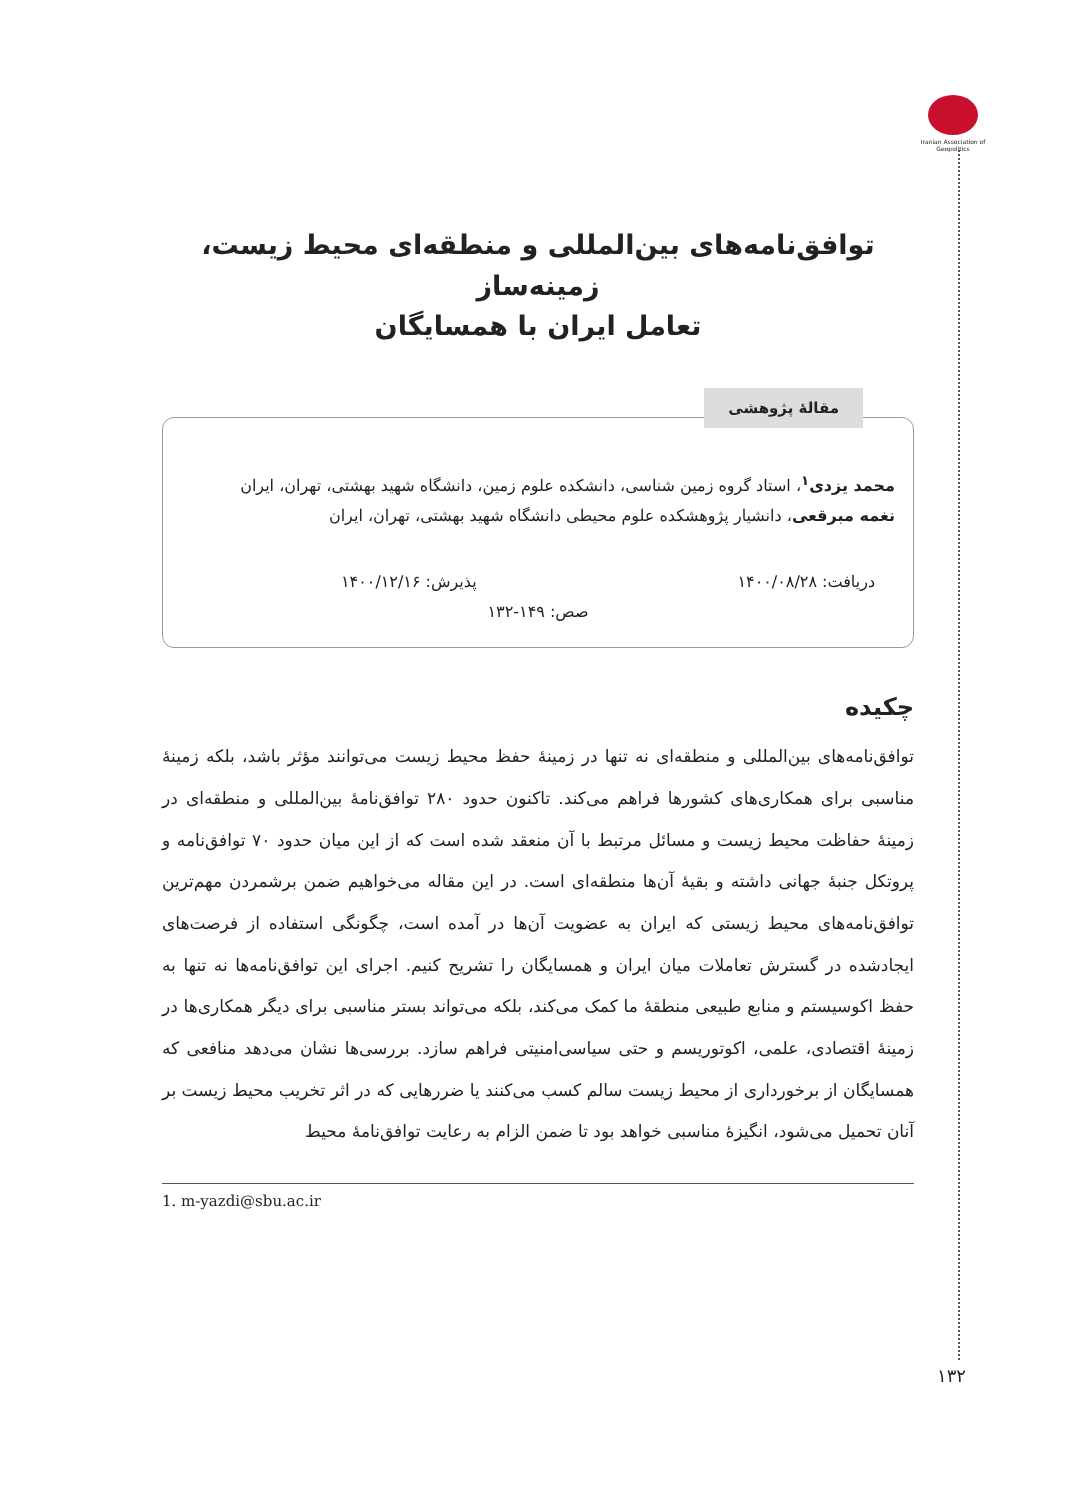Iranian Association of Geopolitics
توافق‌نامه‌های بین‌المللی و منطقه‌ای محیط زیست، زمینه‌ساز
تعامل ایران با همسایگان
مقالۀ پژوهشی
محمد یزدی<sup>۱</sup>، استاد گروه زمین شناسی، دانشکده علوم زمین، دانشگاه شهید بهشتی، تهران، ایران
نغمه مبرقعی، دانشیار پژوهشکده علوم محیطی دانشگاه شهید بهشتی، تهران، ایران
دریافت: ۱۴۰۰/۰۸/۲۸ پذیرش: ۱۴۰۰/۱۲/۱۶
صص: ۱۴۹-۱۳۲
چکیده
توافق‌نامه‌های بین‌المللی و منطقه‌ای نه تنها در زمینۀ حفظ محیط زیست می‌توانند مؤثر باشد، بلکه زمینۀ مناسبی برای همکاری‌های کشورها فراهم می‌کند. تاکنون حدود ۲۸۰ توافق‌نامۀ بین‌المللی و منطقه‌ای در زمینۀ حفاظت محیط زیست و مسائل مرتبط با آن منعقد شده است که از این میان حدود ۷۰ توافق‌نامه و پروتکل جنبۀ جهانی داشته و بقیۀ آن‌ها منطقه‌ای است. در این مقاله می‌خواهیم ضمن برشمردن مهم‌ترین توافق‌نامه‌های محیط زیستی که ایران به عضویت آن‌ها در آمده است، چگونگی استفاده از فرصت‌های ایجادشده در گسترش تعاملات میان ایران و همسایگان را تشریح کنیم. اجرای این توافق‌نامه‌ها نه تنها به حفظ اکوسیستم و منابع طبیعی منطقۀ ما کمک می‌کند، بلکه می‌تواند بستر مناسبی برای دیگر همکاری‌ها در زمینۀ اقتصادی، علمی، اکوتوریسم و حتی سیاسی‌امنیتی فراهم سازد. بررسی‌ها نشان می‌دهد منافعی که همسایگان از برخورداری از محیط زیست سالم کسب می‌کنند یا ضررهایی که در اثر تخریب محیط زیست بر آنان تحمیل می‌شود، انگیزۀ مناسبی خواهد بود تا ضمن الزام به رعایت توافق‌نامۀ محیط
1. m-yazdi@sbu.ac.ir
۱۳۲